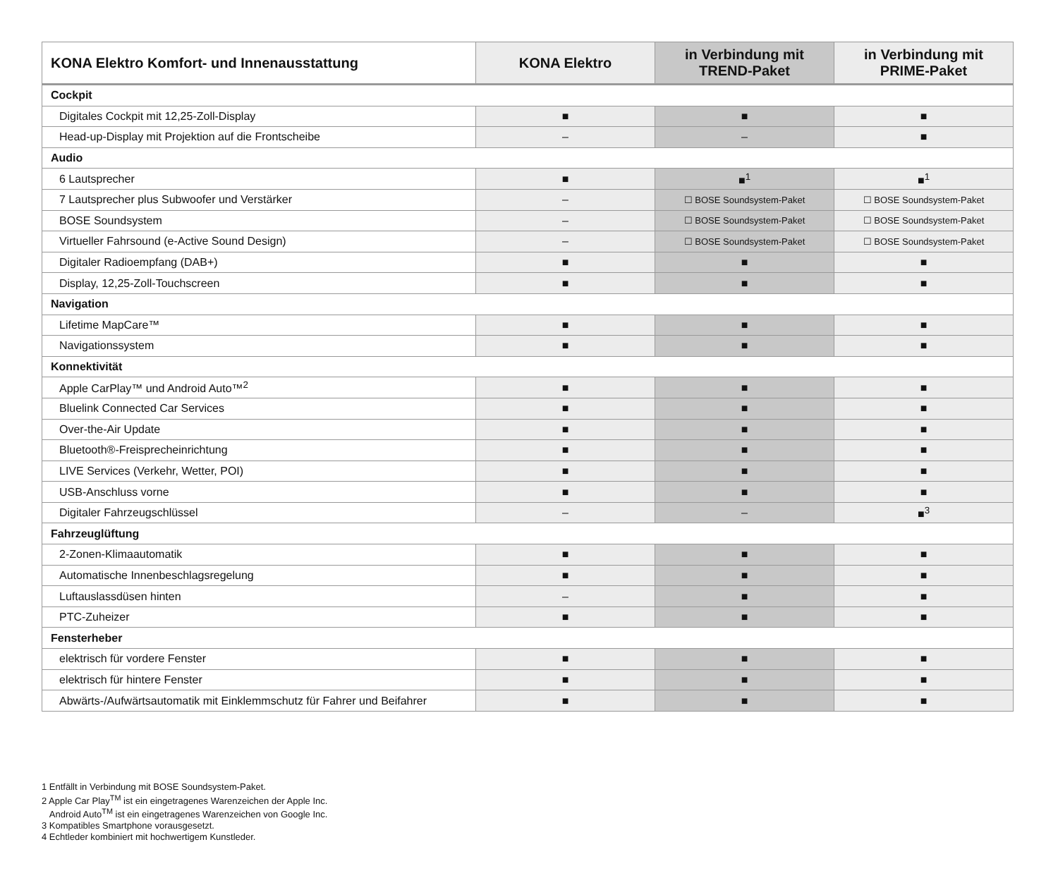| KONA Elektro Komfort- und Innenausstattung | KONA Elektro | in Verbindung mit TREND-Paket | in Verbindung mit PRIME-Paket |
| --- | --- | --- | --- |
| Cockpit | | | |
| Digitales Cockpit mit 12,25-Zoll-Display | ■ | ■ | ■ |
| Head-up-Display mit Projektion auf die Frontscheibe | – | – | ■ |
| Audio | | | |
| 6 Lautsprecher | ■ | ■<sup>1</sup> | ■<sup>1</sup> |
| 7 Lautsprecher plus Subwoofer und Verstärker | – | ☐ BOSE Soundsystem-Paket | ☐ BOSE Soundsystem-Paket |
| BOSE Soundsystem | – | ☐ BOSE Soundsystem-Paket | ☐ BOSE Soundsystem-Paket |
| Virtueller Fahrsound (e-Active Sound Design) | – | ☐ BOSE Soundsystem-Paket | ☐ BOSE Soundsystem-Paket |
| Digitaler Radioempfang (DAB+) | ■ | ■ | ■ |
| Display, 12,25-Zoll-Touchscreen | ■ | ■ | ■ |
| Navigation | | | |
| Lifetime MapCare™ | ■ | ■ | ■ |
| Navigationssystem | ■ | ■ | ■ |
| Konnektivität | | | |
| Apple CarPlay™ und Android Auto™<sup>2</sup> | ■ | ■ | ■ |
| Bluelink Connected Car Services | ■ | ■ | ■ |
| Over-the-Air Update | ■ | ■ | ■ |
| Bluetooth®-Freisprecheinrichtung | ■ | ■ | ■ |
| LIVE Services (Verkehr, Wetter, POI) | ■ | ■ | ■ |
| USB-Anschluss vorne | ■ | ■ | ■ |
| Digitaler Fahrzeugschlüssel | – | – | ■<sup>3</sup> |
| Fahrzeuglüftung | | | |
| 2-Zonen-Klimaautomatik | ■ | ■ | ■ |
| Automatische Innenbeschlagsregelung | ■ | ■ | ■ |
| Luftauslassdüsen hinten | – | ■ | ■ |
| PTC-Zuheizer | ■ | ■ | ■ |
| Fensterheber | | | |
| elektrisch für vordere Fenster | ■ | ■ | ■ |
| elektrisch für hintere Fenster | ■ | ■ | ■ |
| Abwärts-/Aufwärtsautomatik mit Einklemmschutz für Fahrer und Beifahrer | ■ | ■ | ■ |
1 Entfällt in Verbindung mit BOSE Soundsystem-Paket.
2 Apple Car Play<sup>TM</sup> ist ein eingetragenes Warenzeichen der Apple Inc.
Android Auto<sup>TM</sup> ist ein eingetragenes Warenzeichen von Google Inc.
3 Kompatibles Smartphone vorausgesetzt.
4 Echtleder kombiniert mit hochwertigem Kunstleder.